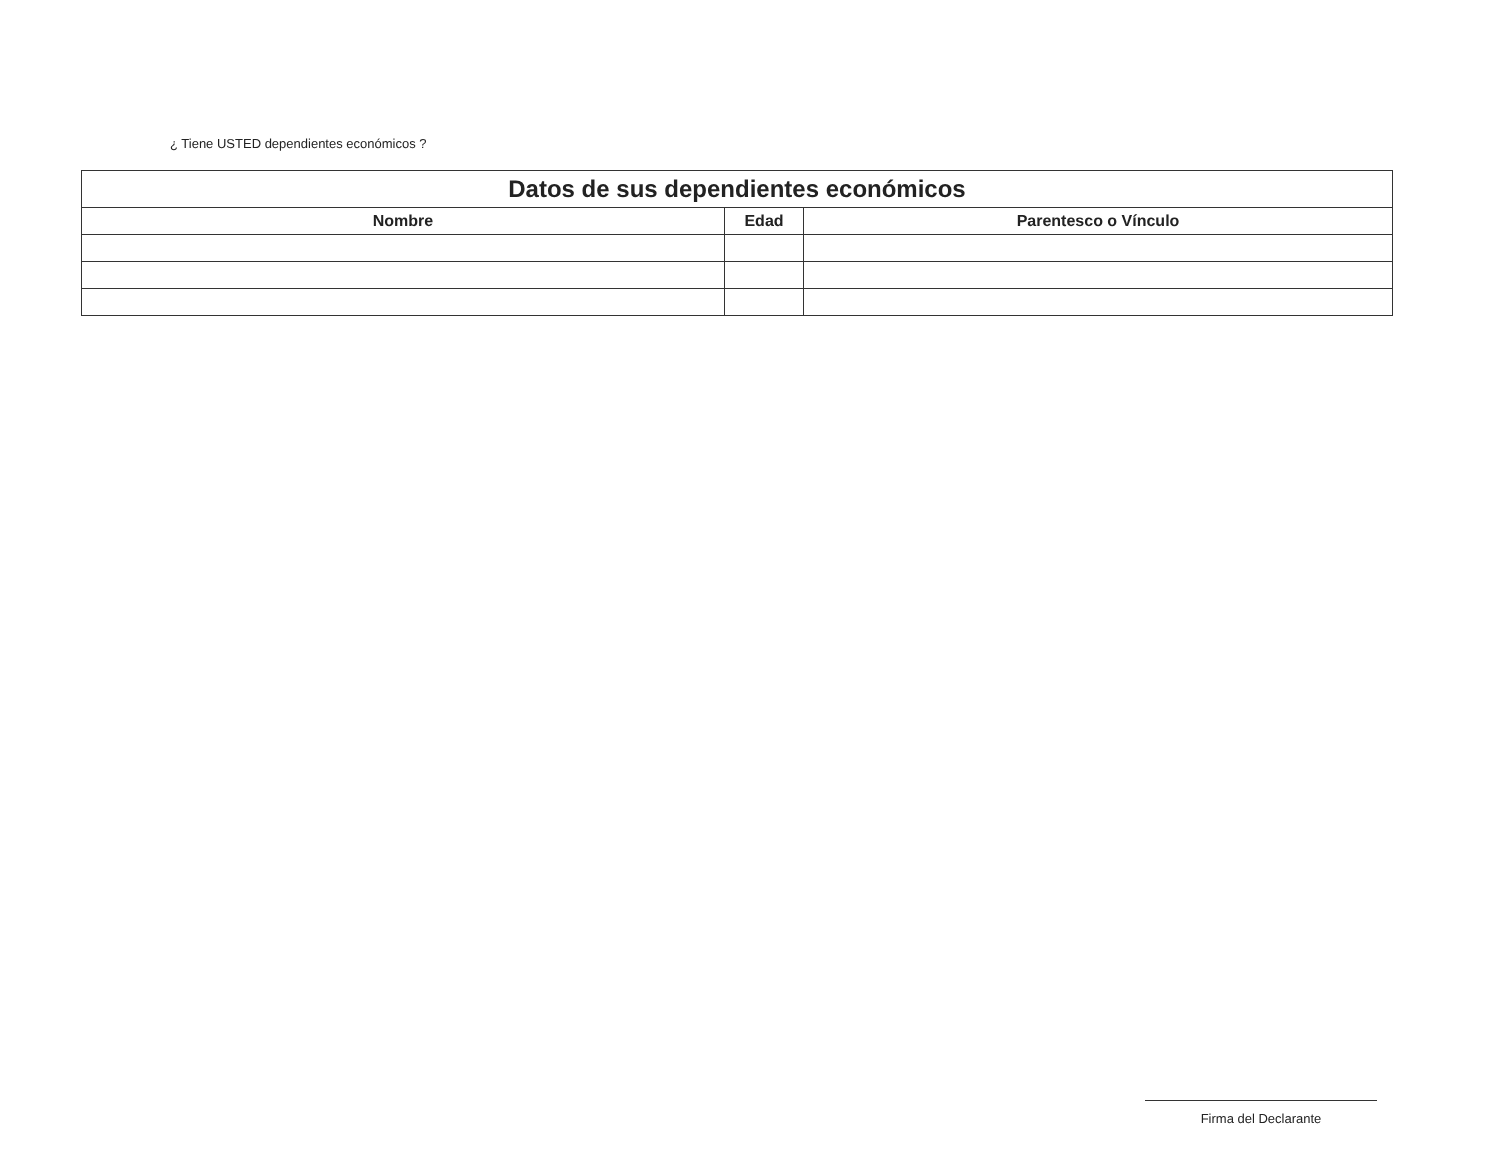¿ Tiene USTED dependientes económicos ?
| Datos de sus dependientes económicos | | |
| --- | --- | --- |
| Nombre | Edad | Parentesco o Vínculo |
Firma del Declarante